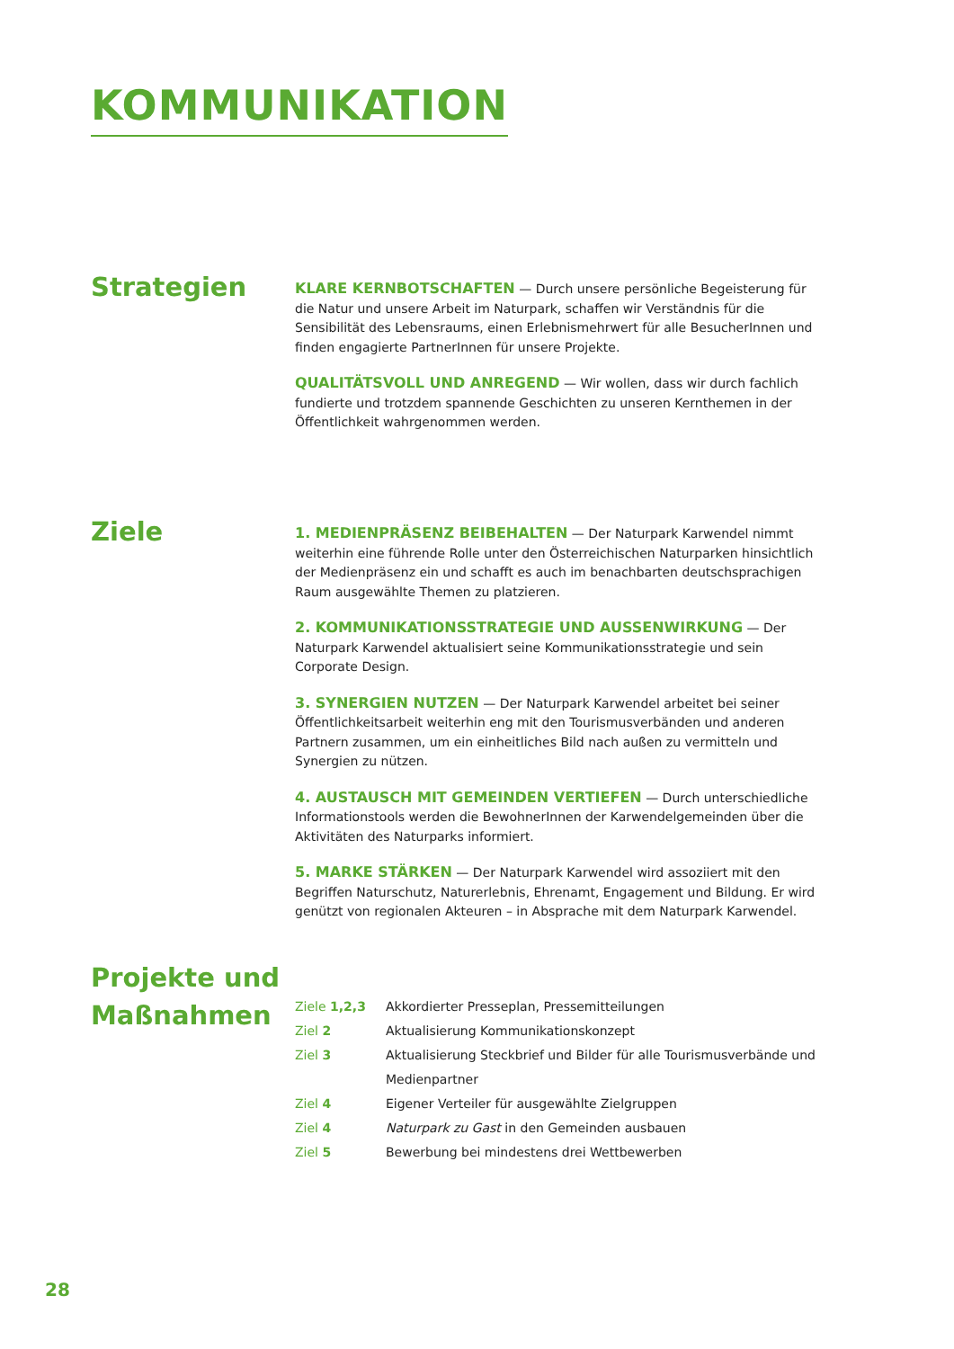KOMMUNIKATION
Strategien
KLARE KERNBOTSCHAFTEN — Durch unsere persönliche Begeisterung für die Natur und unsere Arbeit im Naturpark, schaffen wir Verständnis für die Sensibilität des Lebensraums, einen Erlebnismehrwert für alle BesucherInnen und finden engagierte PartnerInnen für unsere Projekte.
QUALITÄTSVOLL UND ANREGEND — Wir wollen, dass wir durch fachlich fundierte und trotzdem spannende Geschichten zu unseren Kernthemen in der Öffentlichkeit wahrgenommen werden.
Ziele
1. MEDIENPRÄSENZ BEIBEHALTEN — Der Naturpark Karwendel nimmt weiterhin eine führende Rolle unter den Österreichischen Naturparken hinsichtlich der Medienpräsenz ein und schafft es auch im benachbarten deutschsprachigen Raum ausgewählte Themen zu platzieren.
2. KOMMUNIKATIONSSTRATEGIE UND AUSSENWIRKUNG — Der Naturpark Karwendel aktualisiert seine Kommunikationsstrategie und sein Corporate Design.
3. SYNERGIEN NUTZEN — Der Naturpark Karwendel arbeitet bei seiner Öffentlichkeitsarbeit weiterhin eng mit den Tourismusverbänden und anderen Partnern zusammen, um ein einheitliches Bild nach außen zu vermitteln und Synergien zu nützen.
4. AUSTAUSCH MIT GEMEINDEN VERTIEFEN — Durch unterschiedliche Informationstools werden die BewohnerInnen der Karwendelgemeinden über die Aktivitäten des Naturparks informiert.
5. MARKE STÄRKEN — Der Naturpark Karwendel wird assoziiert mit den Begriffen Naturschutz, Naturerlebnis, Ehrenamt, Engagement und Bildung. Er wird genützt von regionalen Akteuren – in Absprache mit dem Naturpark Karwendel.
Projekte und Maßnahmen
| Ziele 1,2,3 | Akkordierter Presseplan, Pressemitteilungen |
| Ziel 2 | Aktualisierung Kommunikationskonzept |
| Ziel 3 | Aktualisierung Steckbrief und Bilder für alle Tourismusverbände und Medienpartner |
| Ziel 4 | Eigener Verteiler für ausgewählte Zielgruppen |
| Ziel 4 | Naturpark zu Gast in den Gemeinden ausbauen |
| Ziel 5 | Bewerbung bei mindestens drei Wettbewerben |
28